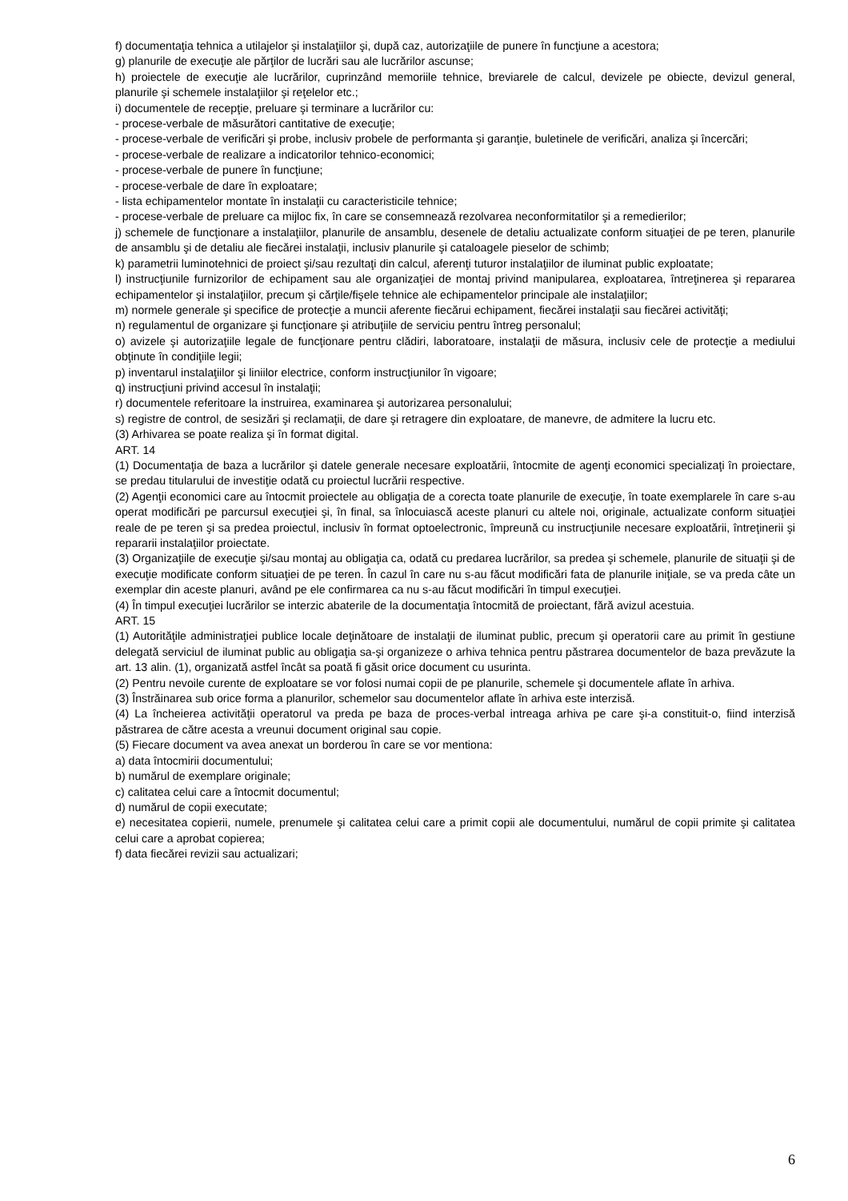f) documentaţia tehnica a utilajelor şi instalaţiilor şi, după caz, autorizaţiile de punere în funcţiune a acestora;
g) planurile de execuţie ale părţilor de lucrări sau ale lucrărilor ascunse;
h) proiectele de execuţie ale lucrărilor, cuprinzând memoriile tehnice, breviarele de calcul, devizele pe obiecte, devizul general, planurile şi schemele instalaţiilor şi reţelelor etc.;
i) documentele de recepţie, preluare şi terminare a lucrărilor cu:
- procese-verbale de măsurători cantitative de execuţie;
- procese-verbale de verificări şi probe, inclusiv probele de performanta şi garanţie, buletinele de verificări, analiza şi încercări;
- procese-verbale de realizare a indicatorilor tehnico-economici;
- procese-verbale de punere în funcţiune;
- procese-verbale de dare în exploatare;
- lista echipamentelor montate în instalaţii cu caracteristicile tehnice;
- procese-verbale de preluare ca mijloc fix, în care se consemnează rezolvarea neconformitatilor şi a remedierilor;
j) schemele de funcţionare a instalaţiilor, planurile de ansamblu, desenele de detaliu actualizate conform situaţiei de pe teren, planurile de ansamblu şi de detaliu ale fiecărei instalaţii, inclusiv planurile şi cataloagele pieselor de schimb;
k) parametrii luminotehnici de proiect şi/sau rezultaţi din calcul, aferenţi tuturor instalaţiilor de iluminat public exploatate;
l) instrucţiunile furnizorilor de echipament sau ale organizaţiei de montaj privind manipularea, exploatarea, întreţinerea şi repararea echipamentelor şi instalaţiilor, precum şi cărţile/fişele tehnice ale echipamentelor principale ale instalaţiilor;
m) normele generale şi specifice de protecţie a muncii aferente fiecărui echipament, fiecărei instalaţii sau fiecărei activităţi;
n) regulamentul de organizare şi funcţionare şi atribuţiile de serviciu pentru întreg personalul;
o) avizele şi autorizaţiile legale de funcţionare pentru clădiri, laboratoare, instalaţii de măsura, inclusiv cele de protecţie a mediului obţinute în condiţiile legii;
p) inventarul instalaţiilor şi liniilor electrice, conform instrucţiunilor în vigoare;
q) instrucţiuni privind accesul în instalaţii;
r) documentele referitoare la instruirea, examinarea şi autorizarea personalului;
s) registre de control, de sesizări şi reclamaţii, de dare şi retragere din exploatare, de manevre, de admitere la lucru etc.
(3) Arhivarea se poate realiza şi în format digital.
ART. 14
(1) Documentaţia de baza a lucrărilor şi datele generale necesare exploatării, întocmite de agenţi economici specializaţi în proiectare, se predau titularului de investiţie odată cu proiectul lucrării respective.
(2) Agenţii economici care au întocmit proiectele au obligaţia de a corecta toate planurile de execuţie, în toate exemplarele în care s-au operat modificări pe parcursul execuţiei şi, în final, sa înlocuiască aceste planuri cu altele noi, originale, actualizate conform situaţiei reale de pe teren şi sa predea proiectul, inclusiv în format optoelectronic, împreună cu instrucţiunile necesare exploatării, întreţinerii şi repararii instalaţiilor proiectate.
(3) Organizaţiile de execuţie şi/sau montaj au obligaţia ca, odată cu predarea lucrărilor, sa predea şi schemele, planurile de situaţii şi de execuţie modificate conform situaţiei de pe teren. În cazul în care nu s-au făcut modificări fata de planurile iniţiale, se va preda câte un exemplar din aceste planuri, având pe ele confirmarea ca nu s-au făcut modificări în timpul execuţiei.
(4) În timpul execuţiei lucrărilor se interzic abaterile de la documentaţia întocmită de proiectant, fără avizul acestuia.
ART. 15
(1) Autorităţile administraţiei publice locale deţinătoare de instalaţii de iluminat public, precum şi operatorii care au primit în gestiune delegată serviciul de iluminat public au obligaţia sa-şi organizeze o arhiva tehnica pentru păstrarea documentelor de baza prevăzute la art. 13 alin. (1), organizată astfel încât sa poată fi găsit orice document cu usurinta.
(2) Pentru nevoile curente de exploatare se vor folosi numai copii de pe planurile, schemele şi documentele aflate în arhiva.
(3) Înstrăinarea sub orice forma a planurilor, schemelor sau documentelor aflate în arhiva este interzisă.
(4) La încheierea activităţii operatorul va preda pe baza de proces-verbal intreaga arhiva pe care şi-a constituit-o, fiind interzisă păstrarea de către acesta a vreunui document original sau copie.
(5) Fiecare document va avea anexat un borderou în care se vor mentiona:
a) data întocmirii documentului;
b) numărul de exemplare originale;
c) calitatea celui care a întocmit documentul;
d) numărul de copii executate;
e) necesitatea copierii, numele, prenumele şi calitatea celui care a primit copii ale documentului, numărul de copii primite şi calitatea celui care a aprobat copierea;
f) data fiecărei revizii sau actualizari;
6